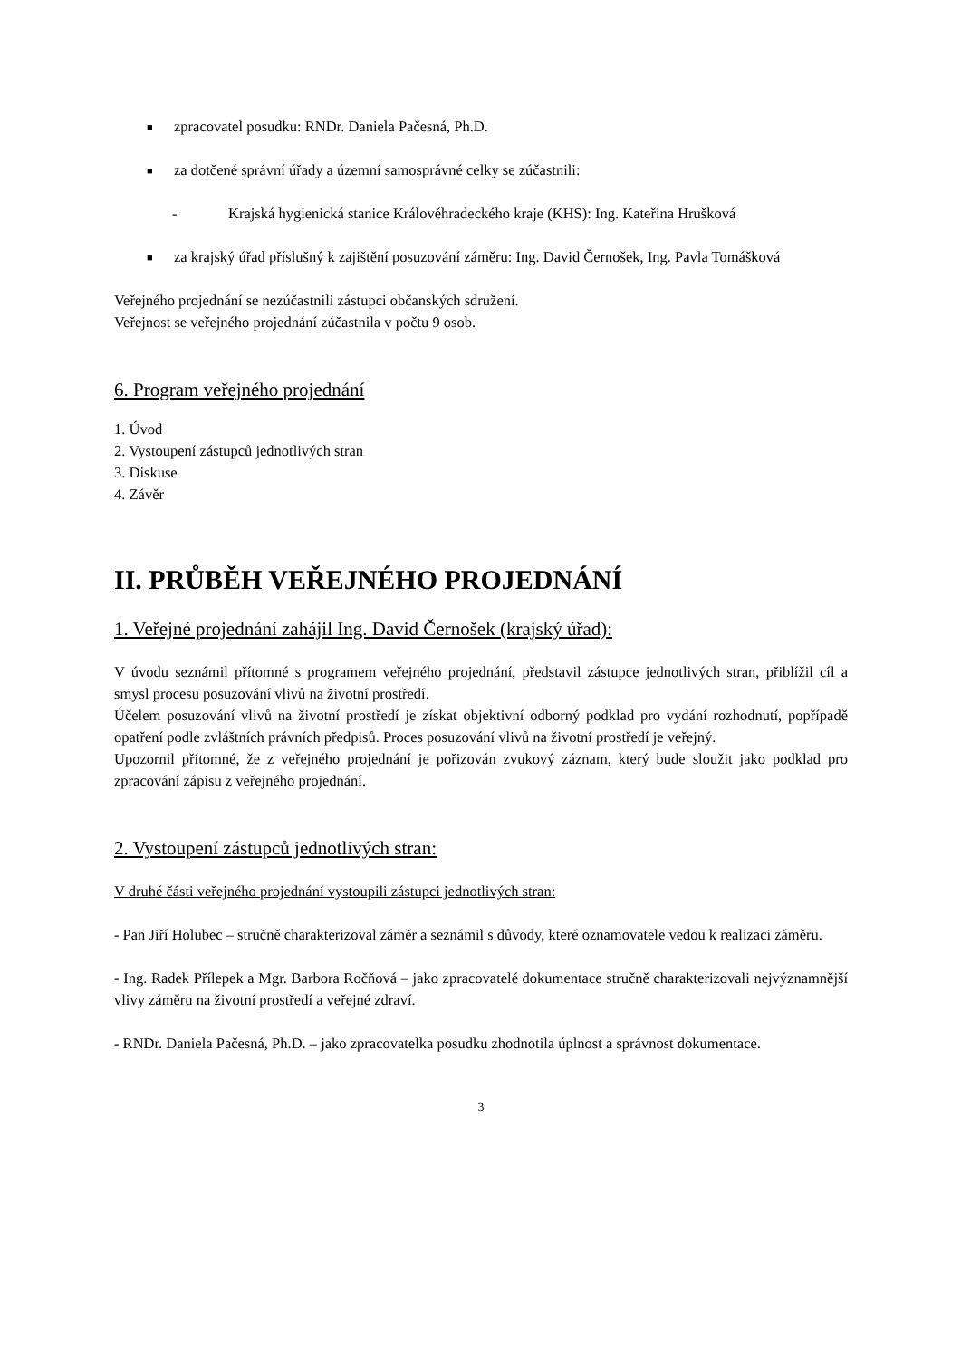■
zpracovatel posudku: RNDr. Daniela Pačesná, Ph.D.
■
za dotčené správní úřady a územní samosprávné celky se zúčastnili:
- Krajská hygienická stanice Královéhradeckého kraje (KHS): Ing. Kateřina Hrušková
■
za krajský úřad příslušný k zajištění posuzování záměru: Ing. David Černošek, Ing. Pavla Tomášková
Veřejného projednání se nezúčastnili zástupci občanských sdružení.
Veřejnost se veřejného projednání zúčastnila v počtu 9 osob.
6. Program veřejného projednání
1. Úvod
2. Vystoupení zástupců jednotlivých stran
3. Diskuse
4. Závěr
II. PRŮBĚH VEŘEJNÉHO PROJEDNÁNÍ
1. Veřejné projednání zahájil Ing. David Černošek (krajský úřad):
V úvodu seznámil přítomné s programem veřejného projednání, představil zástupce jednotlivých stran, přiblížil cíl a smysl procesu posuzování vlivů na životní prostředí.
Účelem posuzování vlivů na životní prostředí je získat objektivní odborný podklad pro vydání rozhodnutí, popřípadě opatření podle zvláštních právních předpisů. Proces posuzování vlivů na životní prostředí je veřejný.
Upozornil přítomné, že z veřejného projednání je pořizován zvukový záznam, který bude sloužit jako podklad pro zpracování zápisu z veřejného projednání.
2. Vystoupení zástupců jednotlivých stran:
V druhé části veřejného projednání vystoupili zástupci jednotlivých stran:
- Pan Jiří Holubec – stručně charakterizoval záměr a seznámil s důvody, které oznamovatele vedou k realizaci záměru.
- Ing. Radek Přílepek a Mgr. Barbora Ročňová – jako zpracovatelé dokumentace stručně charakterizovali nejvýznamnější vlivy záměru na životní prostředí a veřejné zdraví.
- RNDr. Daniela Pačesná, Ph.D. – jako zpracovatelka posudku zhodnotila úplnost a správnost dokumentace.
3